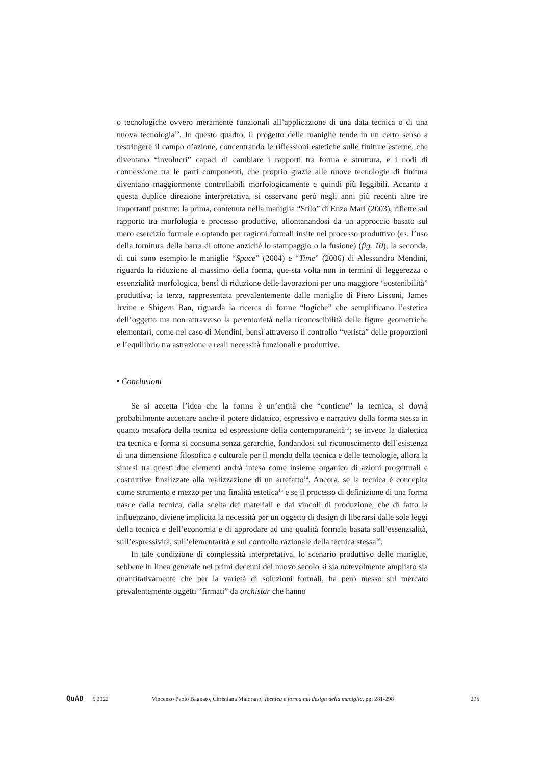o tecnologiche ovvero meramente funzionali all’applicazione di una data tecnica o di una nuova tecnologia<sup>12</sup>. In questo quadro, il progetto delle maniglie tende in un certo senso a restringere il campo d’azione, concentrando le riflessioni estetiche sulle finiture esterne, che diventano “involucri” capaci di cambiare i rapporti tra forma e struttura, e i nodi di connessione tra le parti componenti, che proprio grazie alle nuove tecnologie di finitura diventano maggiormente controllabili morfologicamente e quindi più leggibili. Accanto a questa duplice direzione interpretativa, si osservano però negli anni più recenti altre tre importanti posture: la prima, contenuta nella maniglia “Stilo” di Enzo Mari (2003), riflette sul rapporto tra morfologia e processo produttivo, allontanandosi da un approccio basato sul mero esercizio formale e optando per ragioni formali insite nel processo produttivo (es. l’uso della tornitura della barra di ottone anziché lo stampaggio o la fusione) (fig. 10); la seconda, di cui sono esempio le maniglie “Space” (2004) e “Time” (2006) di Alessandro Mendini, riguarda la riduzione al massimo della forma, que-sta volta non in termini di leggerezza o essenzialità morfologica, bensì di riduzione delle lavorazioni per una maggiore “sostenibilità” produttiva; la terza, rappresentata prevalentemente dalle maniglie di Piero Lissoni, James Irvine e Shigeru Ban, riguarda la ricerca di forme “logiche” che semplificano l’estetica dell’oggetto ma non attraverso la perentorietà nella riconoscibilità delle figure geometriche elementari, come nel caso di Mendini, bensì attraverso il controllo “verista” delle proporzioni e l’equilibrio tra astrazione e reali necessità funzionali e produttive.
▪ Conclusioni
Se si accetta l’idea che la forma è un’entità che “contiene” la tecnica, si dovrà probabilmente accettare anche il potere didattico, espressivo e narrativo della forma stessa in quanto metafora della tecnica ed espressione della contemporaneità<sup>13</sup>; se invece la dialettica tra tecnica e forma si consuma senza gerarchie, fondandosi sul riconoscimento dell’esistenza di una dimensione filosofica e culturale per il mondo della tecnica e delle tecnologie, allora la sintesi tra questi due elementi andrà intesa come insieme organico di azioni progettuali e costruttive finalizzate alla realizzazione di un artefatto<sup>14</sup>. Ancora, se la tecnica è concepita come strumento e mezzo per una finalità estetica<sup>15</sup> e se il processo di definizione di una forma nasce dalla tecnica, dalla scelta dei materiali e dai vincoli di produzione, che di fatto la influenzano, diviene implicita la necessità per un oggetto di design di liberarsi dalle sole leggi della tecnica e dell’economia e di approdare ad una qualità formale basata sull’essenzialità, sull’espressività, sull’elementarità e sul controllo razionale della tecnica stessa<sup>16</sup>.
In tale condizione di complessità interpretativa, lo scenario produttivo delle maniglie, sebbene in linea generale nei primi decenni del nuovo secolo si sia notevolmente ampliato sia quantitativamente che per la varietà di soluzioni formali, ha però messo sul mercato prevalentemente oggetti “firmati” da archistar che hanno
QuAD 5|2022 Vincenzo Paolo Bagnato, Christiana Maiorano, Tecnica e forma nel design della maniglia, pp. 281-298 295